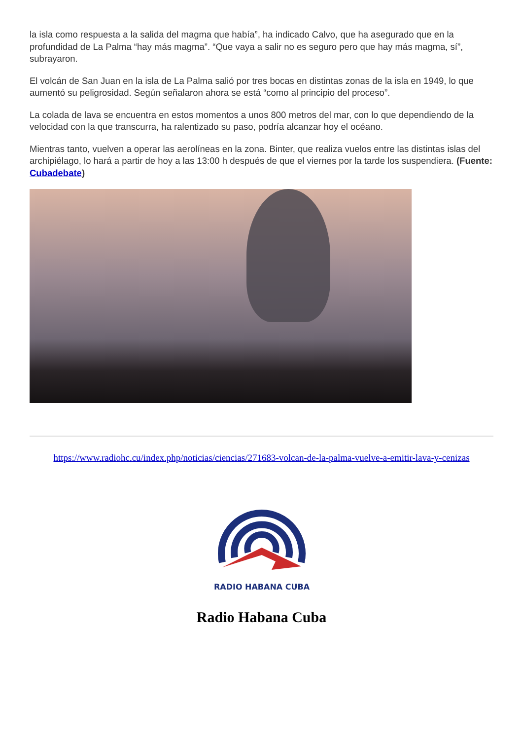la isla como respuesta a la salida del magma que había”, ha indicado Calvo, que ha asegurado que en la profundidad de La Palma “hay más magma”. “Que vaya a salir no es seguro pero que hay más magma, sí”, subrayaron.
El volcán de San Juan en la isla de La Palma salió por tres bocas en distintas zonas de la isla en 1949, lo que aumentó su peligrosidad. Según señalaron ahora se está “como al principio del proceso”.
La colada de lava se encuentra en estos momentos a unos 800 metros del mar, con lo que dependiendo de la velocidad con la que transcurra, ha ralentizado su paso, podría alcanzar hoy el océano.
Mientras tanto, vuelven a operar las aerolíneas en la zona. Binter, que realiza vuelos entre las distintas islas del archipiélago, lo hará a partir de hoy a las 13:00 h después de que el viernes por la tarde los suspendiera. (Fuente: Cubadebate)
https://www.radiohc.cu/index.php/noticias/ciencias/271683-volcan-de-la-palma-vuelve-a-emitir-lava-y-cenizas
RADIO HABANA CUBA
Radio Habana Cuba